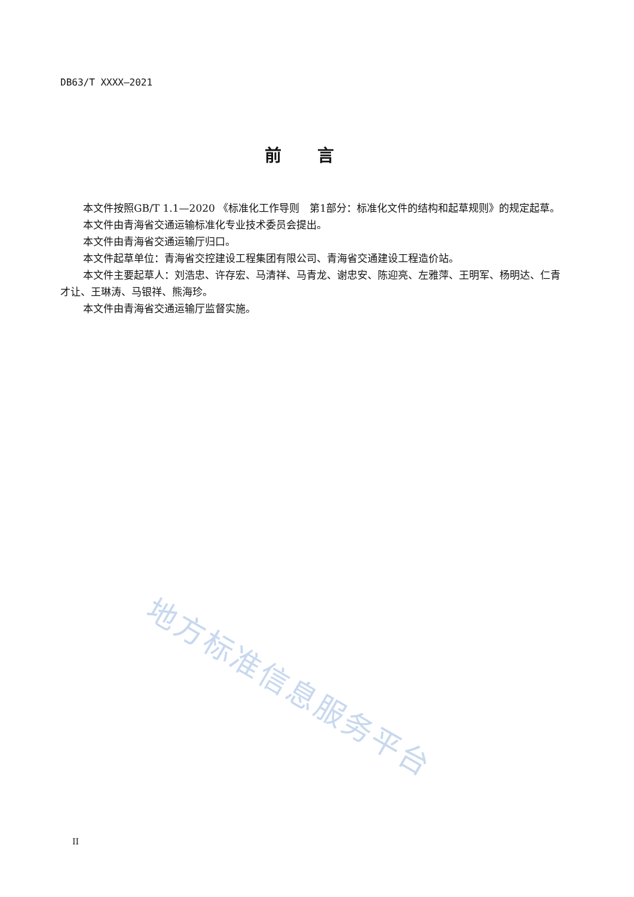DB63/T XXXX—2021
前言
本文件按照GB/T 1.1—2020 《标准化工作导则　第1部分：标准化文件的结构和起草规则》的规定起草。
本文件由青海省交通运输标准化专业技术委员会提出。
本文件由青海省交通运输厅归口。
本文件起草单位：青海省交控建设工程集团有限公司、青海省交通建设工程造价站。
本文件主要起草人：刘浩忠、许存宏、马清祥、马青龙、谢忠安、陈迎亮、左雅萍、王明军、杨明达、仁青才让、王琳涛、马银祥、熊海珍。
本文件由青海省交通运输厅监督实施。
地方标准信息服务平台
II